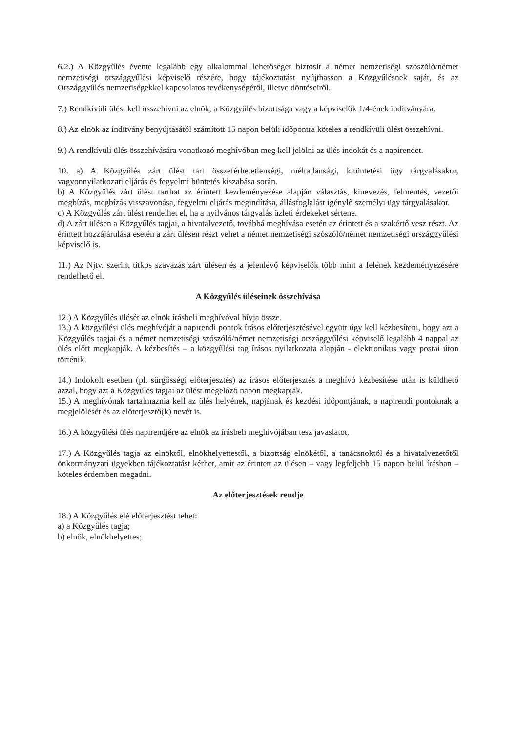6.2.) A Közgyűlés évente legalább egy alkalommal lehetőséget biztosít a német nemzetiségi szószóló/német nemzetiségi országgyűlési képviselő részére, hogy tájékoztatást nyújthasson a Közgyűlésnek saját, és az Országgyűlés nemzetiségekkel kapcsolatos tevékenységéről, illetve döntéseiről.
7.) Rendkívüli ülést kell összehívni az elnök, a Közgyűlés bizottsága vagy a képviselők 1/4-ének indítványára.
8.) Az elnök az indítvány benyújtásától számított 15 napon belüli időpontra köteles a rendkívüli ülést összehívni.
9.) A rendkívüli ülés összehívására vonatkozó meghívóban meg kell jelölni az ülés indokát és a napirendet.
10. a) A Közgyűlés zárt ülést tart összeférhetetlenségi, méltatlansági, kitüntetési ügy tárgyalásakor, vagyonnyilatkozati eljárás és fegyelmi büntetés kiszabása során.
b) A Közgyűlés zárt ülést tarthat az érintett kezdeményezése alapján választás, kinevezés, felmentés, vezetői megbízás, megbízás visszavonása, fegyelmi eljárás megindítása, állásfoglalást igénylő személyi ügy tárgyalásakor.
c) A Közgyűlés zárt ülést rendelhet el, ha a nyilvános tárgyalás üzleti érdekeket sértene.
d) A zárt ülésen a Közgyűlés tagjai, a hivatalvezető, továbbá meghívása esetén az érintett és a szakértő vesz részt. Az érintett hozzájárulása esetén a zárt ülésen részt vehet a német nemzetiségi szószóló/német nemzetiségi országgyűlési képviselő is.
11.) Az Njtv. szerint titkos szavazás zárt ülésen és a jelenlévő képviselők több mint a felének kezdeményezésére rendelhető el.
A Közgyűlés üléseinek összehívása
12.) A Közgyűlés ülését az elnök írásbeli meghívóval hívja össze.
13.) A közgyűlési ülés meghívóját a napirendi pontok írásos előterjesztésével együtt úgy kell kézbesíteni, hogy azt a Közgyűlés tagjai és a német nemzetiségi szószóló/német nemzetiségi országgyűlési képviselő legalább 4 nappal az ülés előtt megkapják. A kézbesítés – a közgyűlési tag írásos nyilatkozata alapján - elektronikus vagy postai úton történik.
14.) Indokolt esetben (pl. sürgősségi előterjesztés) az írásos előterjesztés a meghívó kézbesítése után is küldhető azzal, hogy azt a Közgyűlés tagjai az ülést megelőző napon megkapják.
15.) A meghívónak tartalmaznia kell az ülés helyének, napjának és kezdési időpontjának, a napirendi pontoknak a megjelölését és az előterjesztő(k) nevét is.
16.) A közgyűlési ülés napirendjére az elnök az írásbeli meghívójában tesz javaslatot.
17.) A Közgyűlés tagja az elnöktől, elnökhelyettestől, a bizottság elnökétől, a tanácsnoktól és a hivatalvezetőtől önkormányzati ügyekben tájékoztatást kérhet, amit az érintett az ülésen – vagy legfeljebb 15 napon belül írásban – köteles érdemben megadni.
Az előterjesztések rendje
18.) A Közgyűlés elé előterjesztést tehet:
a) a Közgyűlés tagja;
b) elnök, elnökhelyettes;